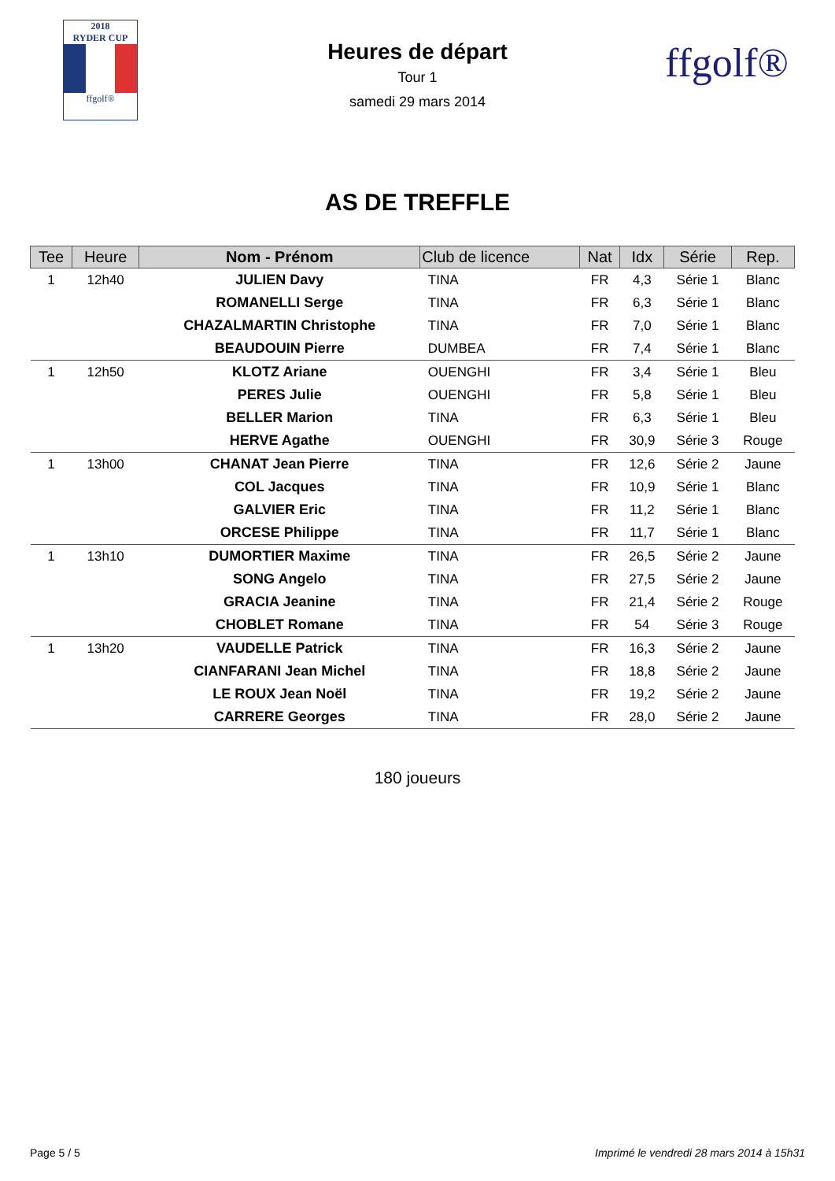2018
RYDER CUP
ffgolf®
Heures de départ
Tour 1
samedi 29 mars 2014
ffgolf®
AS DE TREFFLE
| Tee | Heure | Nom - Prénom | Club de licence | Nat | Idx | Série | Rep. |
| --- | --- | --- | --- | --- | --- | --- | --- |
| 1 | 12h40 | JULIEN Davy | TINA | FR | 4,3 | Série 1 | Blanc |
| | | ROMANELLI Serge | TINA | FR | 6,3 | Série 1 | Blanc |
| | | CHAZALMARTIN Christophe | TINA | FR | 7,0 | Série 1 | Blanc |
| | | BEAUDOUIN Pierre | DUMBEA | FR | 7,4 | Série 1 | Blanc |
| 1 | 12h50 | KLOTZ Ariane | OUENGHI | FR | 3,4 | Série 1 | Bleu |
| | | PERES Julie | OUENGHI | FR | 5,8 | Série 1 | Bleu |
| | | BELLER Marion | TINA | FR | 6,3 | Série 1 | Bleu |
| | | HERVE Agathe | OUENGHI | FR | 30,9 | Série 3 | Rouge |
| 1 | 13h00 | CHANAT Jean Pierre | TINA | FR | 12,6 | Série 2 | Jaune |
| | | COL Jacques | TINA | FR | 10,9 | Série 1 | Blanc |
| | | GALVIER Eric | TINA | FR | 11,2 | Série 1 | Blanc |
| | | ORCESE Philippe | TINA | FR | 11,7 | Série 1 | Blanc |
| 1 | 13h10 | DUMORTIER Maxime | TINA | FR | 26,5 | Série 2 | Jaune |
| | | SONG Angelo | TINA | FR | 27,5 | Série 2 | Jaune |
| | | GRACIA Jeanine | TINA | FR | 21,4 | Série 2 | Rouge |
| | | CHOBLET Romane | TINA | FR | 54 | Série 3 | Rouge |
| 1 | 13h20 | VAUDELLE Patrick | TINA | FR | 16,3 | Série 2 | Jaune |
| | | CIANFARANI Jean Michel | TINA | FR | 18,8 | Série 2 | Jaune |
| | | LE ROUX Jean Noël | TINA | FR | 19,2 | Série 2 | Jaune |
| | | CARRERE Georges | TINA | FR | 28,0 | Série 2 | Jaune |
180 joueurs
Page 5 / 5 Imprimé le vendredi 28 mars 2014 à 15h31